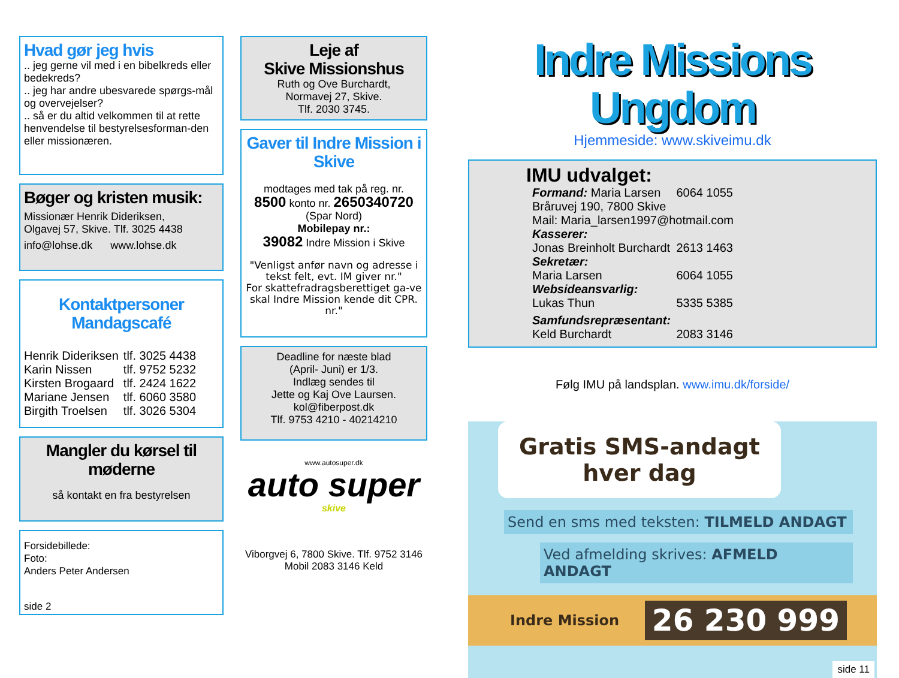Hvad gør jeg hvis
.. jeg gerne vil med i en bibelkreds eller bedekreds?
.. jeg har andre ubesvarede spørgs-mål og overvejelser?
.. så er du altid velkommen til at rette henvendelse til bestyrelsesforman-den eller missionæren.
Bøger og kristen musik:
Missionær Henrik Dideriksen,
Olgavej 57, Skive. Tlf. 3025 4438
info@lohse.dk www.lohse.dk
Kontaktpersoner
Mandagscafé
| Henrik Dideriksen | tlf. 3025 4438 |
| Karin Nissen | tlf. 9752 5232 |
| Kirsten Brogaard | tlf. 2424 1622 |
| Mariane Jensen | tlf. 6060 3580 |
| Birgith Troelsen | tlf. 3026 5304 |
Mangler du kørsel til møderne
så kontakt en fra bestyrelsen
Forsidebillede:
Foto:
Anders Peter Andersen
side 2
Leje af
Skive Missionshus
Ruth og Ove Burchardt,
Normavej 27, Skive.
Tlf. 2030 3745.
Gaver til Indre Mission i Skive
modtages med tak på reg. nr.
8500 konto nr. 2650340720
(Spar Nord)
Mobilepay nr.:
39082 Indre Mission i Skive
"Venligst anfør navn og adresse i tekst felt, evt. IM giver nr."
For skattefradragsberettiget ga-ve skal Indre Mission kende dit CPR. nr."
Deadline for næste blad
(April- Juni) er 1/3.
Indlæg sendes til
Jette og Kaj Ove Laursen.
kol@fiberpost.dk
Tlf. 9753 4210 - 40214210
www.autosuper.dk
auto super
skive
Viborgvej 6, 7800 Skive. Tlf. 9752 3146
Mobil 2083 3146 Keld
Indre Missions Ungdom
Hjemmeside: www.skiveimu.dk
IMU udvalget:
| Formand: Maria Larsen | 6064 1055 |
| Bråruvej 190, 7800 Skive | |
| Mail: Maria_larsen1997@hotmail.com | |
| Kasserer: | |
| Jonas Breinholt Burchardt | 2613 1463 |
| Sekretær: | |
| Maria Larsen | 6064 1055 |
| Websideansvarlig: | |
| Lukas Thun | 5335 5385 |
| Samfundsrepræsentant: | |
| Keld Burchardt | 2083 3146 |
Følg IMU på landsplan. www.imu.dk/forside/
Gratis SMS-andagt
hver dag
Send en sms med teksten: TILMELD ANDAGT
Ved afmelding skrives: AFMELD ANDAGT
Indre Mission 26 230 999
side 11